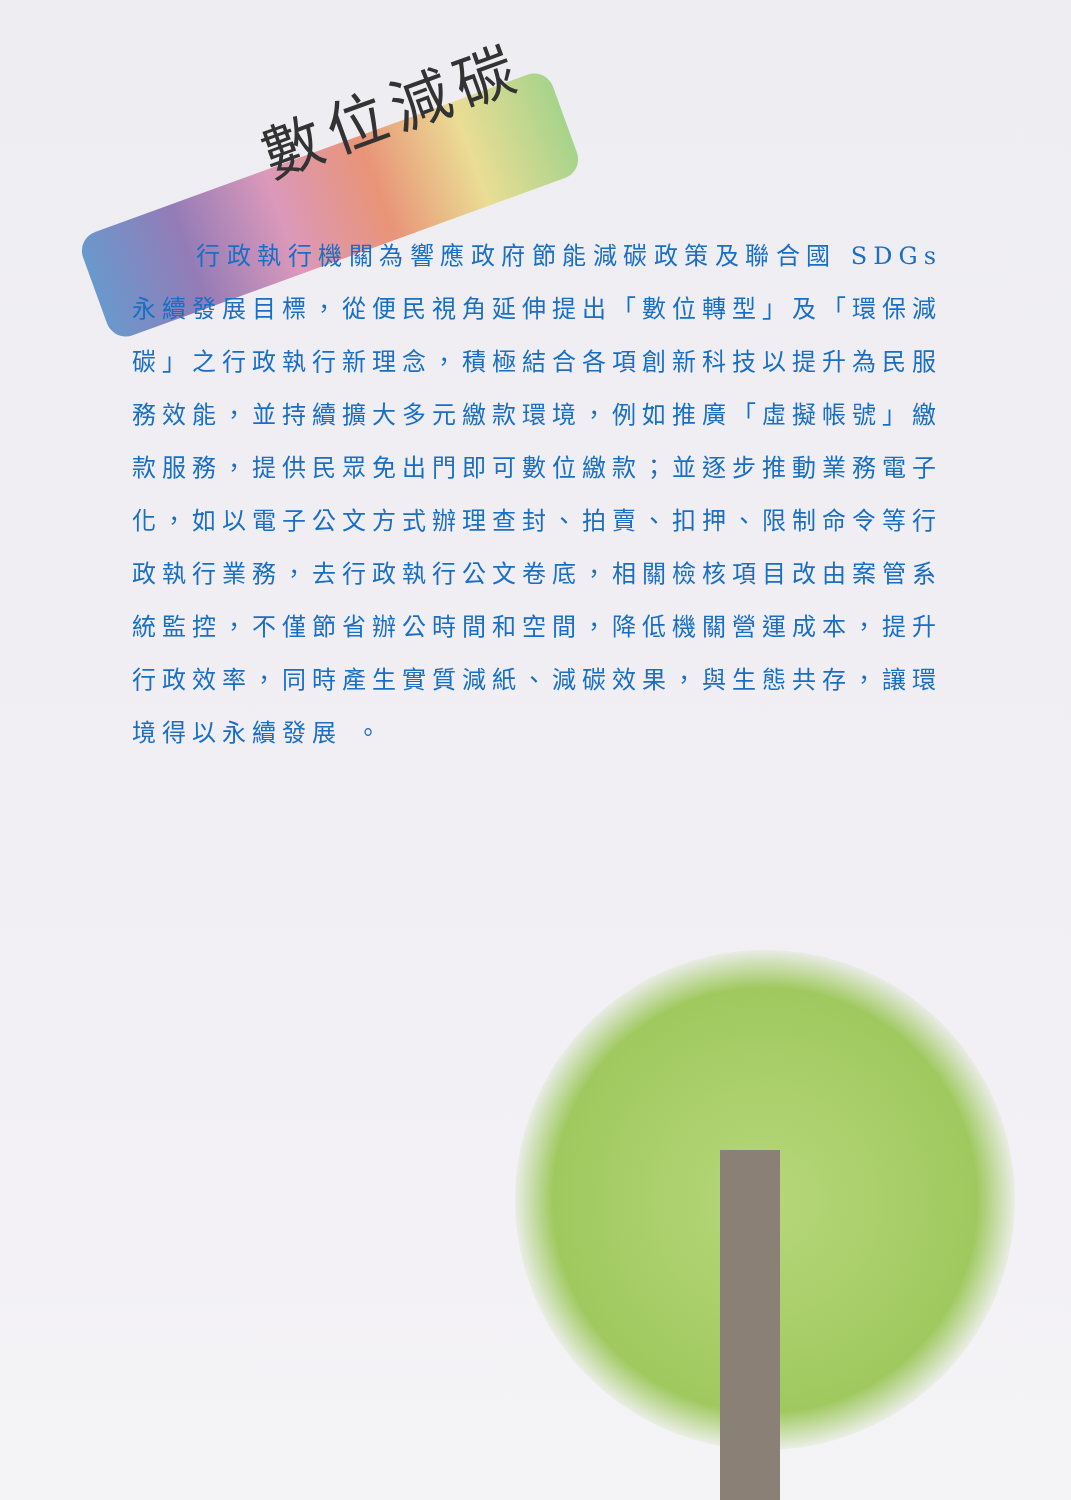數位減碳
行政執行機關為響應政府節能減碳政策及聯合國 SDGs 永續發展目標，從便民視角延伸提出「數位轉型」及「環保減碳」之行政執行新理念，積極結合各項創新科技以提升為民服務效能，並持續擴大多元繳款環境，例如推廣「虛擬帳號」繳款服務，提供民眾免出門即可數位繳款；並逐步推動業務電子化，如以電子公文方式辦理查封、拍賣、扣押、限制命令等行政執行業務，去行政執行公文卷底，相關檢核項目改由案管系統監控，不僅節省辦公時間和空間，降低機關營運成本，提升行政效率，同時產生實質減紙、減碳效果，與生態共存，讓環境得以永續發展 。